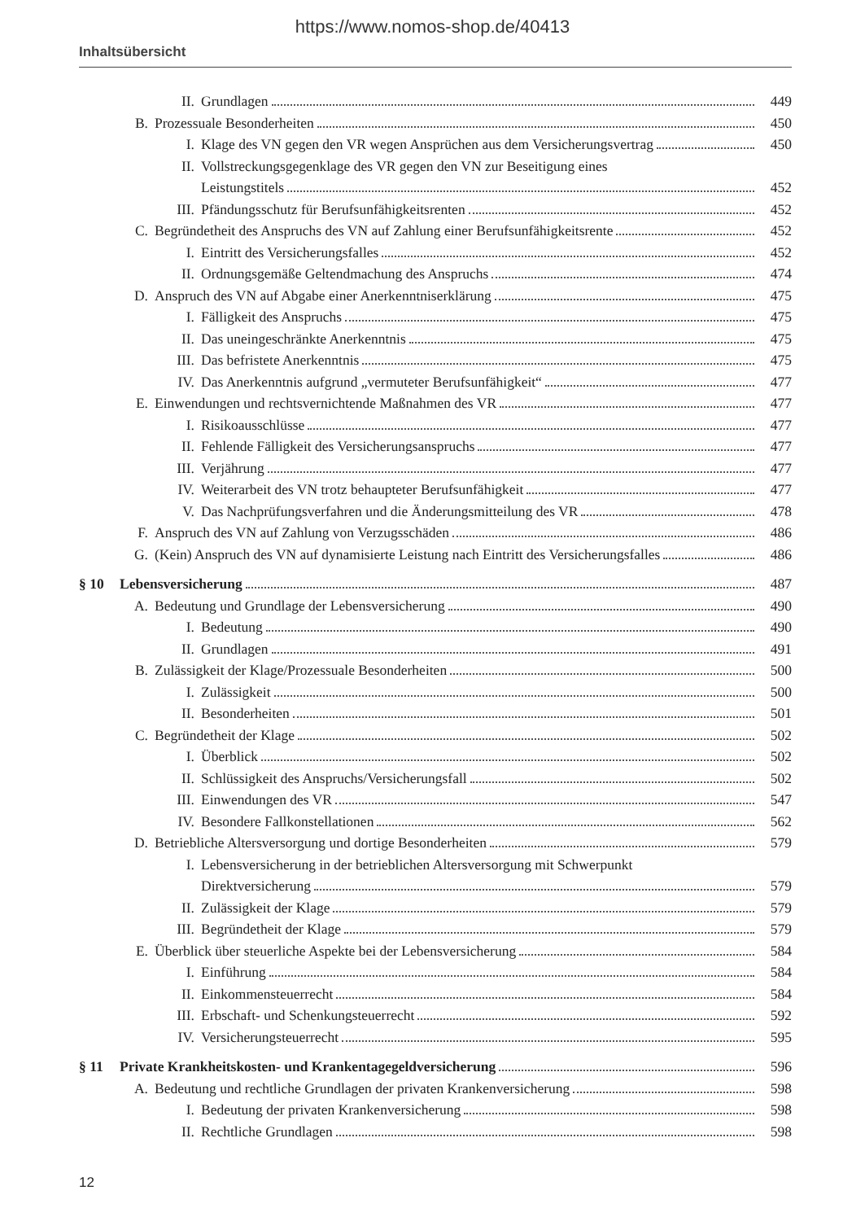https://www.nomos-shop.de/40413
Inhaltsübersicht
II. Grundlagen 449
B. Prozessuale Besonderheiten 450
I. Klage des VN gegen den VR wegen Ansprüchen aus dem Versicherungsvertrag 450
II. Vollstreckungsgegenklage des VR gegen den VN zur Beseitigung eines
Leistungstitels 452
III. Pfändungsschutz für Berufsunfähigkeitsrenten 452
C. Begründetheit des Anspruchs des VN auf Zahlung einer Berufsunfähigkeitsrente 452
I. Eintritt des Versicherungsfalles 452
II. Ordnungsgemäße Geltendmachung des Anspruchs 474
D. Anspruch des VN auf Abgabe einer Anerkenntniserklärung 475
I. Fälligkeit des Anspruchs 475
II. Das uneingeschränkte Anerkenntnis 475
III. Das befristete Anerkenntnis 475
IV. Das Anerkenntnis aufgrund „vermuteter Berufsunfähigkeit“ 477
E. Einwendungen und rechtsvernichtende Maßnahmen des VR 477
I. Risikoausschlüsse 477
II. Fehlende Fälligkeit des Versicherungsanspruchs 477
III. Verjährung 477
IV. Weiterarbeit des VN trotz behaupteter Berufsunfähigkeit 477
V. Das Nachprüfungsverfahren und die Änderungsmitteilung des VR 478
F. Anspruch des VN auf Zahlung von Verzugsschäden 486
G. (Kein) Anspruch des VN auf dynamisierte Leistung nach Eintritt des Versicherungsfalles 486
§ 10 Lebensversicherung 487
A. Bedeutung und Grundlage der Lebensversicherung 490
I. Bedeutung 490
II. Grundlagen 491
B. Zulässigkeit der Klage/Prozessuale Besonderheiten 500
I. Zulässigkeit 500
II. Besonderheiten 501
C. Begründetheit der Klage 502
I. Überblick 502
II. Schlüssigkeit des Anspruchs/Versicherungsfall 502
III. Einwendungen des VR 547
IV. Besondere Fallkonstellationen 562
D. Betriebliche Altersversorgung und dortige Besonderheiten 579
I. Lebensversicherung in der betrieblichen Altersversorgung mit Schwerpunkt
Direktversicherung 579
II. Zulässigkeit der Klage 579
III. Begründetheit der Klage 579
E. Überblick über steuerliche Aspekte bei der Lebensversicherung 584
I. Einführung 584
II. Einkommensteuerrecht 584
III. Erbschaft- und Schenkungsteuerrecht 592
IV. Versicherungsteuerrecht 595
§ 11 Private Krankheitskosten- und Krankentagegeldversicherung 596
A. Bedeutung und rechtliche Grundlagen der privaten Krankenversicherung 598
I. Bedeutung der privaten Krankenversicherung 598
II. Rechtliche Grundlagen 598
12